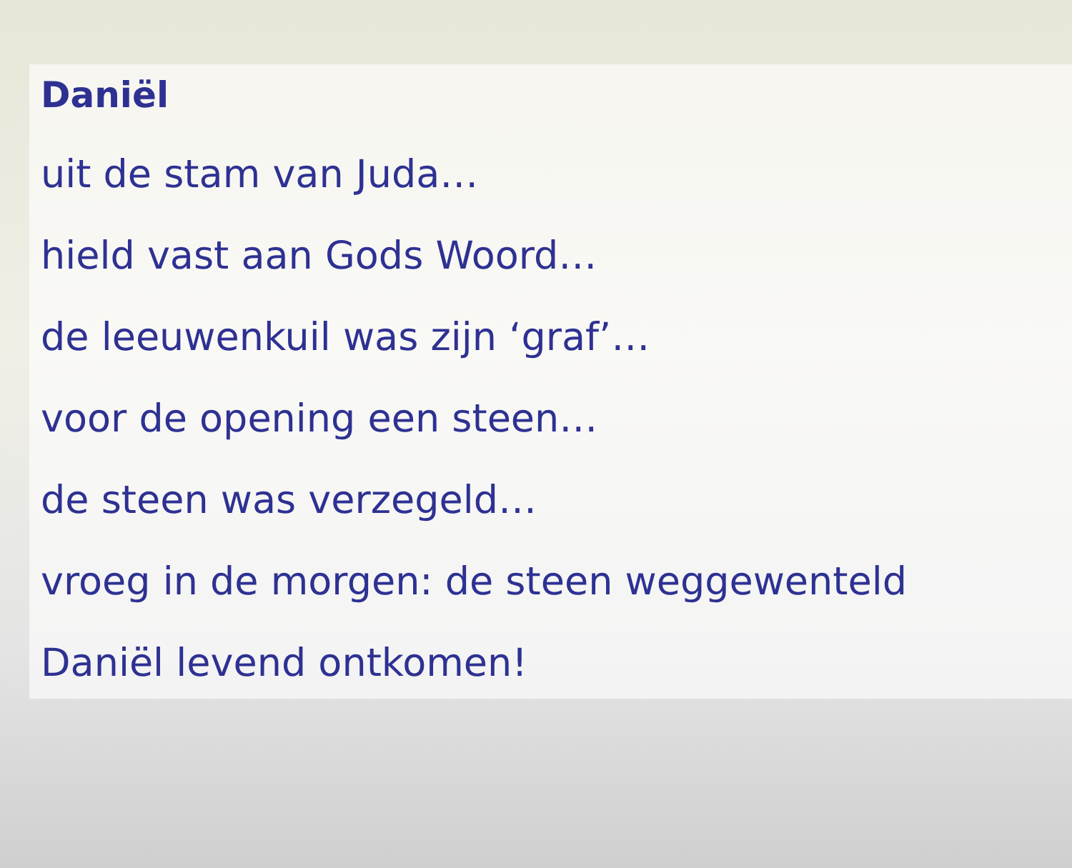Daniël
uit de stam van Juda…
hield vast aan Gods Woord…
de leeuwenkuil was zijn ‘graf’…
voor de opening een steen…
de steen was verzegeld…
vroeg in de morgen: de steen weggewenteld
Daniël levend ontkomen!